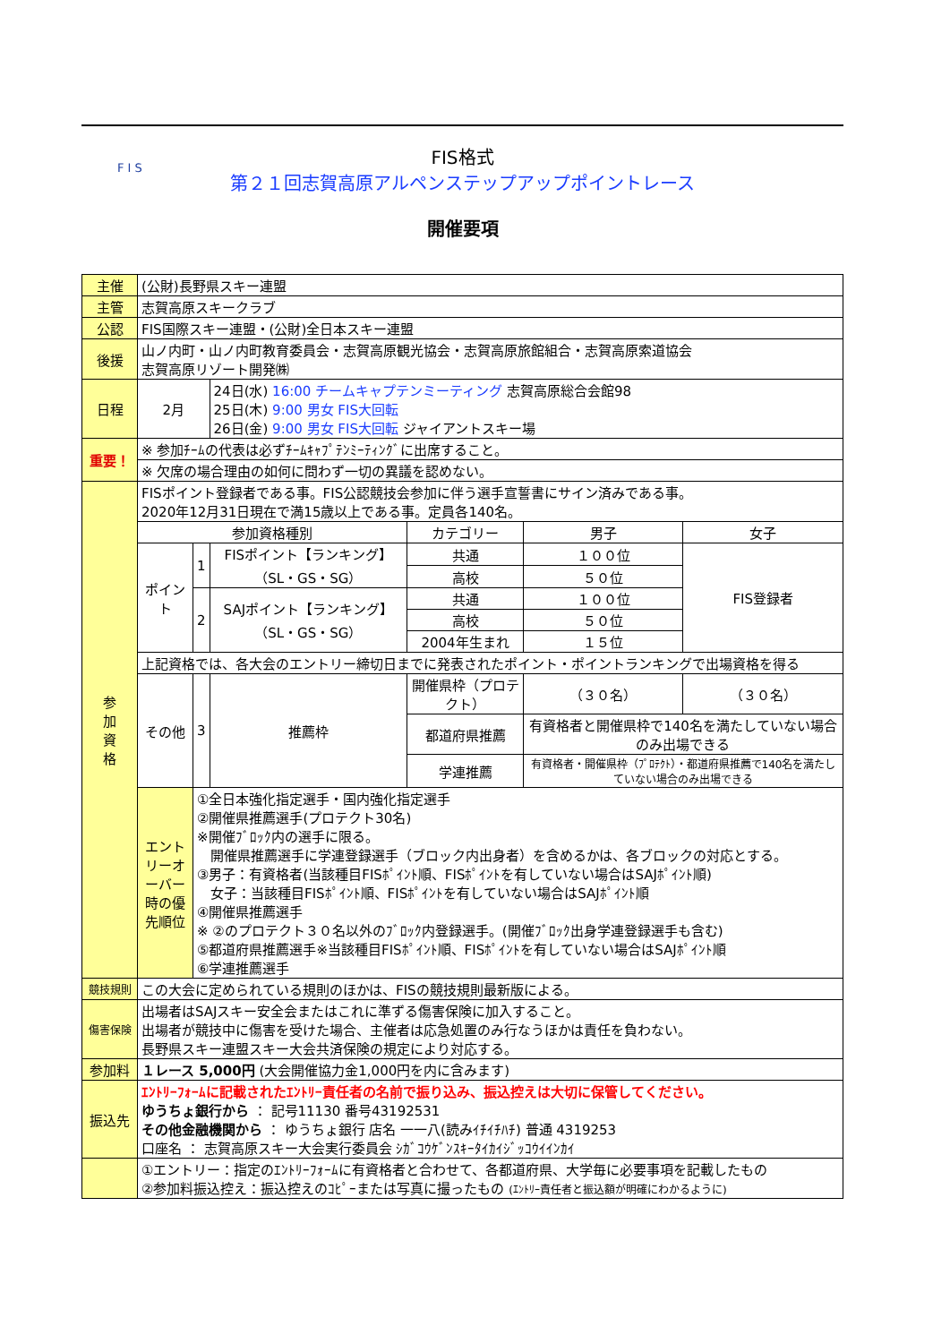F I S
FIS格式
第２１回志賀高原アルペンステップアップポイントレース
開催要項
| 主催 | (公財)長野県スキー連盟 | | | | | |
| 主管 | 志賀高原スキークラブ | | | | | |
| 公認 | FIS国際スキー連盟・(公財)全日本スキー連盟 | | | | | |
| 後援 | 山ノ内町・山ノ内町教育委員会・志賀高原観光協会・志賀高原旅館組合・志賀高原索道協会 志賀高原リゾート開発㈱ | | | | | |
| 日程 | 2月 | | 24日(水) 16:00 チームキャプテンミーティング 志賀高原総合会館98 25日(木) 9:00 男女 FIS大回転 26日(金) 9:00 男女 FIS大回転 ジャイアントスキー場 | | | |
| 重要！ | ※ 参加ﾁｰﾑの代表は必ずﾁｰﾑｷｬﾌﾟﾃﾝﾐｰﾃｨﾝｸﾞに出席すること。 | | | | | |
| | ※ 欠席の場合理由の如何に問わず一切の異議を認めない。 | | | | | |
| 参 加 資 格 | FISポイント登録者である事。FIS公認競技会参加に伴う選手宣誓書にサイン済みである事。 2020年12月31日現在で満15歳以上である事。定員各140名。 | | | | | |
| | 参加資格種別 | | | カテゴリー | 男子 | 女子 |
| | ポイント | 1 | FISポイント【ランキング】（SL・GS・SG） | 共通 | １００位 | FIS登録者 |
| | | | | 高校 | ５０位 | |
| | | 2 | SAJポイント【ランキング】（SL・GS・SG） | 共通 | １００位 | |
| | | | | 高校 | ５０位 | |
| | | | | 2004年生まれ | １５位 | |
| | 上記資格では、各大会のエントリー締切日までに発表されたポイント・ポイントランキングで出場資格を得る | | | | | |
| | その他 | 3 | 推薦枠 | 開催県枠（プロテクト） | （３０名） | （３０名） |
| | | | | 都道府県推薦 | 有資格者と開催県枠で140名を満たしていない場合のみ出場できる | |
| | | | | 学連推薦 | 有資格者・開催県枠（ﾌﾟﾛﾃｸﾄ）・都道府県推薦で140名を満たしていない場合のみ出場できる | |
| | エントリーオーバー時の優先順位 | ①全日本強化指定選手・国内強化指定選手 ②開催県推薦選手(プロテクト30名) ※開催ﾌﾞﾛｯｸ内の選手に限る。 開催県推薦選手に学連登録選手（ブロック内出身者）を含めるかは、各ブロックの対応とする。 ③男子：有資格者(当該種目FISﾎﾟｲﾝﾄ順、FISﾎﾟｲﾝﾄを有していない場合はSAJﾎﾟｲﾝﾄ順) 女子：当該種目FISﾎﾟｲﾝﾄ順、FISﾎﾟｲﾝﾄを有していない場合はSAJﾎﾟｲﾝﾄ順 ④開催県推薦選手 ※ ②のプロテクト３０名以外のﾌﾞﾛｯｸ内登録選手。(開催ﾌﾞﾛｯｸ出身学連登録選手も含む) ⑤都道府県推薦選手※当該種目FISﾎﾟｲﾝﾄ順、FISﾎﾟｲﾝﾄを有していない場合はSAJﾎﾟｲﾝﾄ順 ⑥学連推薦選手 | | | | |
| 競技規則 | この大会に定められている規則のほかは、FISの競技規則最新版による。 | | | | | |
| 傷害保険 | 出場者はSAJスキー安全会またはこれに準ずる傷害保険に加入すること。 出場者が競技中に傷害を受けた場合、主催者は応急処置のみ行なうほかは責任を負わない。 長野県スキー連盟スキー大会共済保険の規定により対応する。 | | | | | |
| 参加料 | １レース 5,000円 (大会開催協力金1,000円を内に含みます) | | | | | |
| 振込先 | ｴﾝﾄﾘｰﾌｫｰﾑに記載されたｴﾝﾄﾘｰ責任者の名前で振り込み、振込控えは大切に保管してください。 ゆうちょ銀行から ： 記号11130 番号43192531 その他金融機関から ： ゆうちょ銀行 店名 一一八(読みｲﾁｲﾁﾊﾁ) 普通 4319253 口座名 ： 志賀高原スキー大会実行委員会 ｼｶﾞｺｳｹﾞﾝｽｷｰﾀｲｶｲｼﾞｯｺｳｲｲﾝｶｲ | | | | | |
| | ①エントリー：指定のｴﾝﾄﾘｰﾌｫｰﾑに有資格者と合わせて、各都道府県、大学毎に必要事項を記載したもの ②参加料振込控え：振込控えのｺﾋﾟｰまたは写真に撮ったもの (ｴﾝﾄﾘｰ責任者と振込額が明確にわかるように) | | | | | |